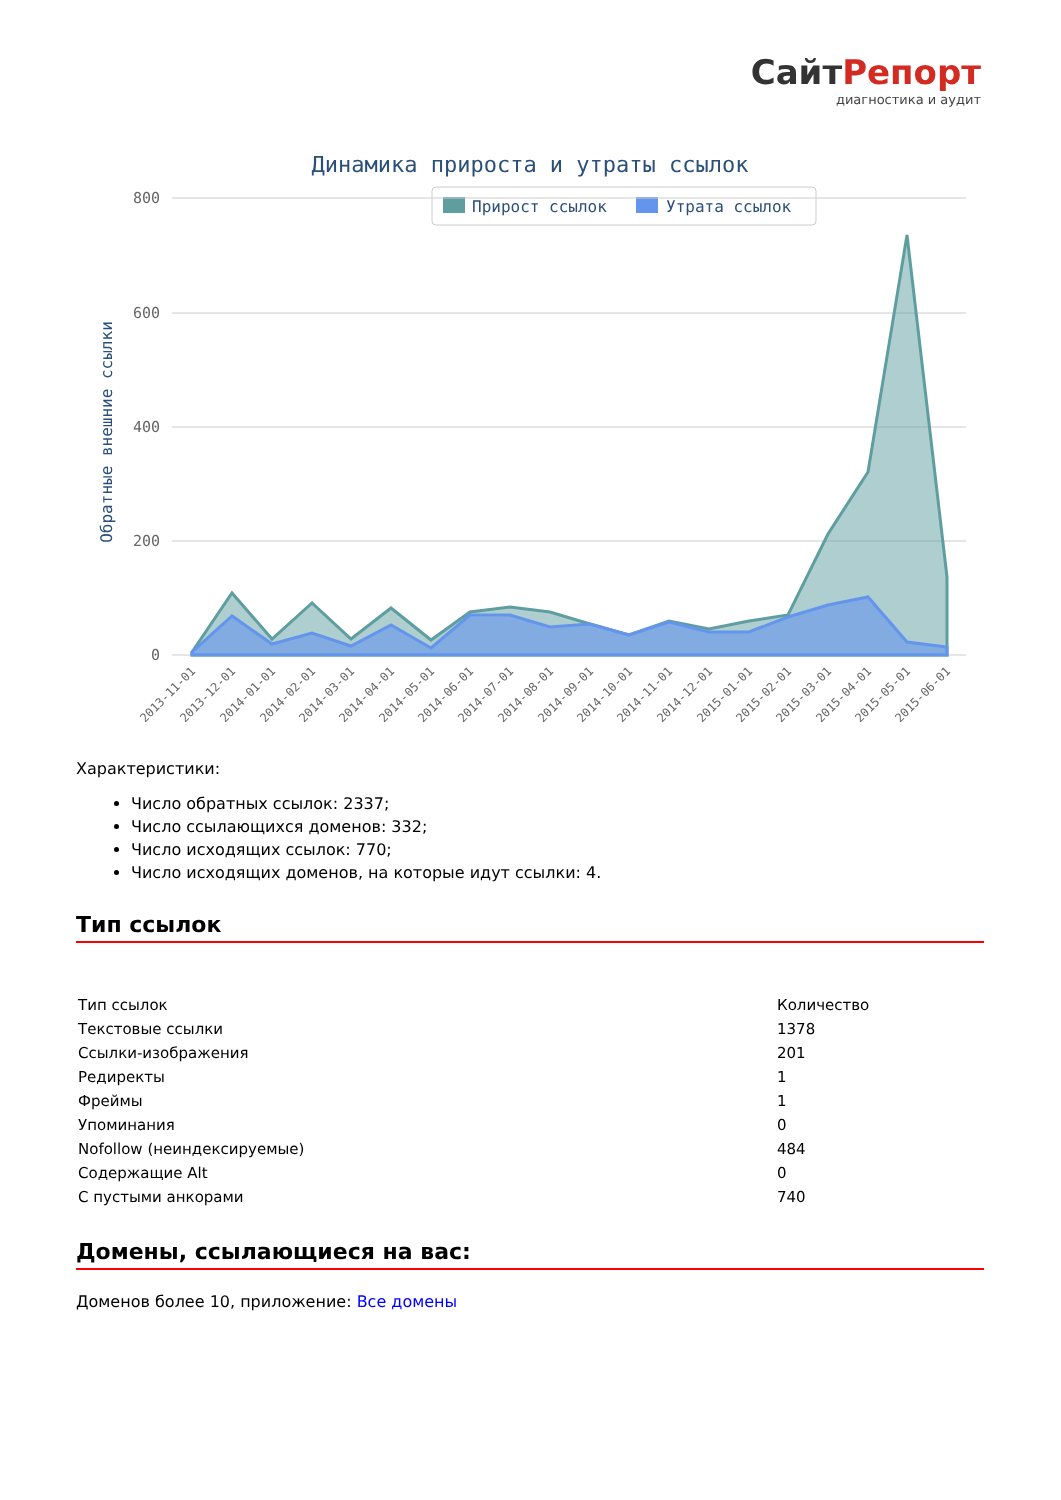СайтРепорт
диагностика и аудит
Динамика прироста и утраты ссылок
Прирост ссылок
Утрата ссылок
800
600
400
200
0
Обратные внешние ссылки
2013-11-01
2013-12-01
2014-01-01
2014-02-01
2014-03-01
2014-04-01
2014-05-01
2014-06-01
2014-07-01
2014-08-01
2014-09-01
2014-10-01
2014-11-01
2014-12-01
2015-01-01
2015-02-01
2015-03-01
2015-04-01
2015-05-01
2015-06-01
Характеристики:
Число обратных ссылок: 2337;
Число ссылающихся доменов: 332;
Число исходящих ссылок: 770;
Число исходящих доменов, на которые идут ссылки: 4.
Тип ссылок
| Тип ссылок | Количество |
| Текстовые ссылки | 1378 |
| Ссылки-изображения | 201 |
| Редиректы | 1 |
| Фреймы | 1 |
| Упоминания | 0 |
| Nofollow (неиндексируемые) | 484 |
| Содержащие Alt | 0 |
| С пустыми анкорами | 740 |
Домены, ссылающиеся на вас:
Доменов более 10, приложение: Все домены